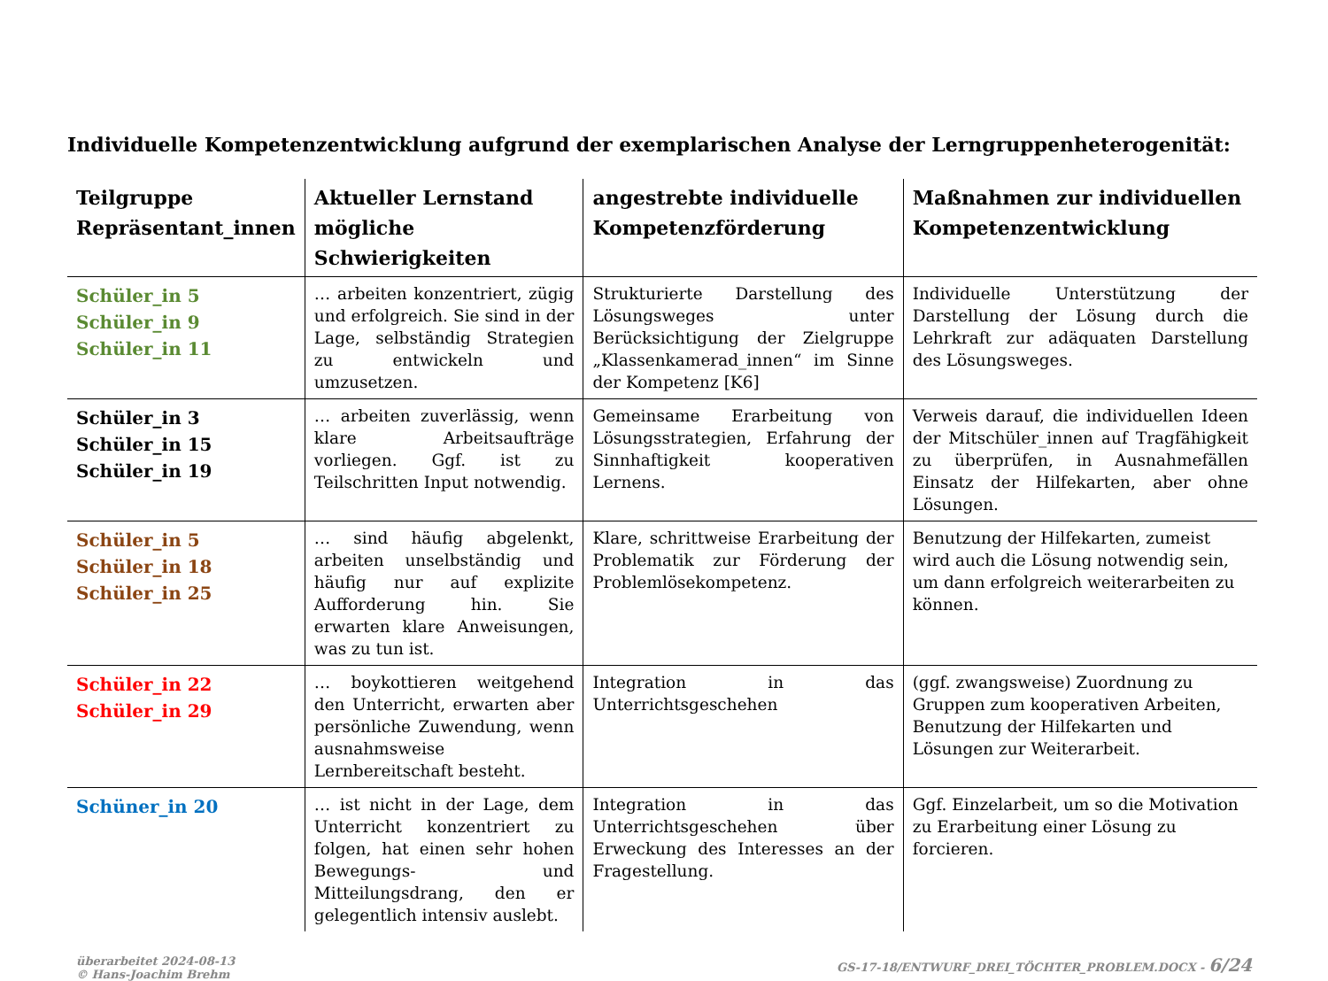Individuelle Kompetenzentwicklung aufgrund der exemplarischen Analyse der Lerngruppenheterogenität:
| Teilgruppe Repräsentant_innen | Aktueller Lernstand mögliche Schwierigkeiten | angestrebte individuelle Kompetenzförderung | Maßnahmen zur individuellen Kompetenzentwicklung |
| --- | --- | --- | --- |
| Schüler_in 5 Schüler_in 9 Schüler_in 11 | … arbeiten konzentriert, zügig und erfolgreich. Sie sind in der Lage, selbständig Strategien zu entwickeln und umzusetzen. | Strukturierte Darstellung des Lösungsweges unter Berücksichtigung der Zielgruppe „Klassenkamerad_innen“ im Sinne der Kompetenz [K6] | Individuelle Unterstützung der Darstellung der Lösung durch die Lehrkraft zur adäquaten Darstellung des Lösungsweges. |
| Schüler_in 3 Schüler_in 15 Schüler_in 19 | … arbeiten zuverlässig, wenn klare Arbeitsaufträge vorliegen. Ggf. ist zu Teilschritten Input notwendig. | Gemeinsame Erarbeitung von Lösungsstrategien, Erfahrung der Sinnhaftigkeit kooperativen Lernens. | Verweis darauf, die individuellen Ideen der Mitschüler_innen auf Tragfähigkeit zu überprüfen, in Ausnahmefällen Einsatz der Hilfekarten, aber ohne Lösungen. |
| Schüler_in 5 Schüler_in 18 Schüler_in 25 | … sind häufig abgelenkt, arbeiten unselbständig und häufig nur auf explizite Aufforderung hin. Sie erwarten klare Anweisungen, was zu tun ist. | Klare, schrittweise Erarbeitung der Problematik zur Förderung der Problemlösekompetenz. | Benutzung der Hilfekarten, zumeist wird auch die Lösung notwendig sein, um dann erfolgreich weiterarbeiten zu können. |
| Schüler_in 22 Schüler_in 29 | … boykottieren weitgehend den Unterricht, erwarten aber persönliche Zuwendung, wenn ausnahmsweise Lernbereitschaft besteht. | Integration in das Unterrichtsgeschehen | (ggf. zwangsweise) Zuordnung zu Gruppen zum kooperativen Arbeiten, Benutzung der Hilfekarten und Lösungen zur Weiterarbeit. |
| Schüner_in 20 | … ist nicht in der Lage, dem Unterricht konzentriert zu folgen, hat einen sehr hohen Bewegungs- und Mitteilungsdrang, den er gelegentlich intensiv auslebt. | Integration in das Unterrichtsgeschehen über Erweckung des Interesses an der Fragestellung. | Ggf. Einzelarbeit, um so die Motivation zu Erarbeitung einer Lösung zu forcieren. |
überarbeitet 2024-08-13
© Hans-Joachim Brehm
GS-17-18/ENTWURF_DREI_TÖCHTER_PROBLEM.DOCX - 6/24